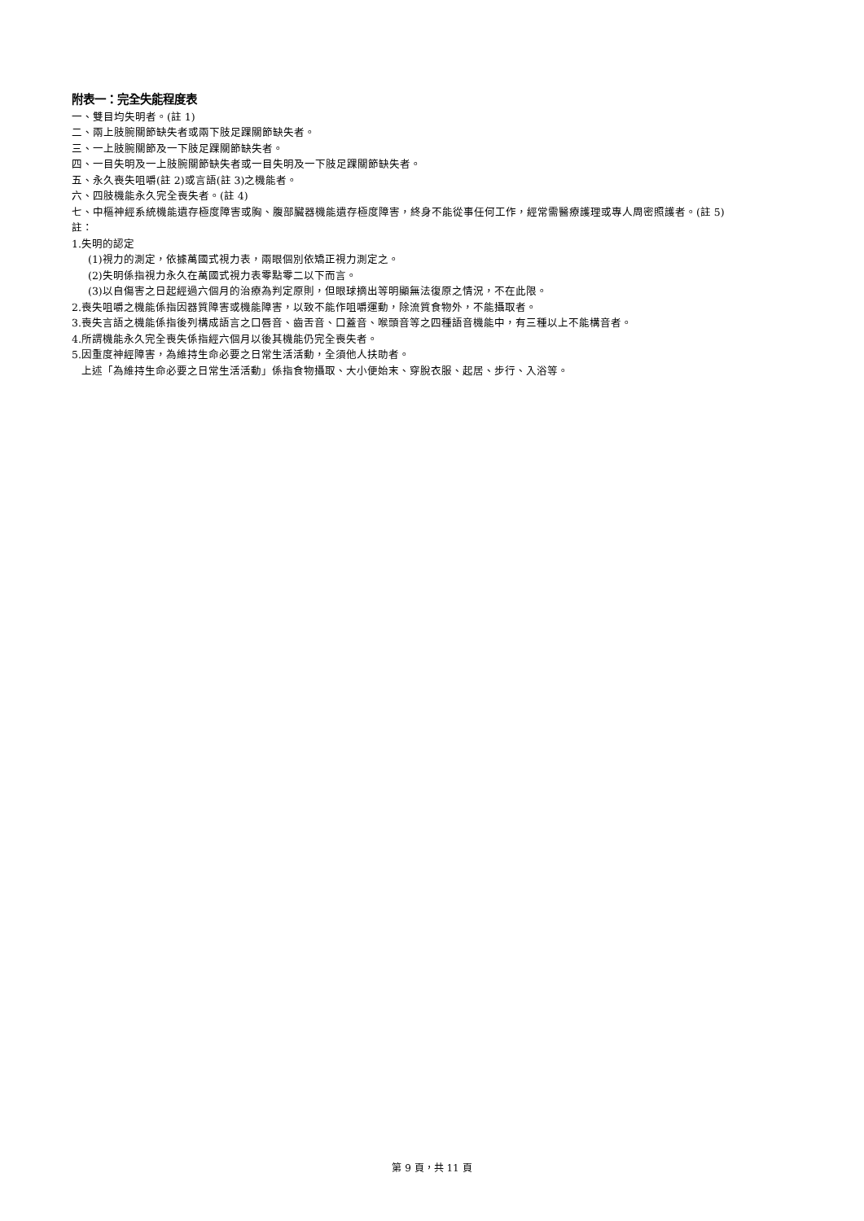附表一：完全失能程度表
一、雙目均失明者。(註 1)
二、兩上肢腕關節缺失者或兩下肢足踝關節缺失者。
三、一上肢腕關節及一下肢足踝關節缺失者。
四、一目失明及一上肢腕關節缺失者或一目失明及一下肢足踝關節缺失者。
五、永久喪失咀嚼(註 2)或言語(註 3)之機能者。
六、四肢機能永久完全喪失者。(註 4)
七、中樞神經系統機能遺存極度障害或胸、腹部臟器機能遺存極度障害，終身不能從事任何工作，經常需醫療護理或專人周密照護者。(註 5)
註：
1.失明的認定
(1)視力的測定，依據萬國式視力表，兩眼個別依矯正視力測定之。
(2)失明係指視力永久在萬國式視力表零點零二以下而言。
(3)以自傷害之日起經過六個月的治療為判定原則，但眼球摘出等明顯無法復原之情況，不在此限。
2.喪失咀嚼之機能係指因器質障害或機能障害，以致不能作咀嚼運動，除流質食物外，不能攝取者。
3.喪失言語之機能係指後列構成語言之口唇音、齒舌音、口蓋音、喉頭音等之四種語音機能中，有三種以上不能構音者。
4.所謂機能永久完全喪失係指經六個月以後其機能仍完全喪失者。
5.因重度神經障害，為維持生命必要之日常生活活動，全須他人扶助者。
上述「為維持生命必要之日常生活活動」係指食物攝取、大小便始末、穿脫衣服、起居、步行、入浴等。
第 9 頁，共 11 頁